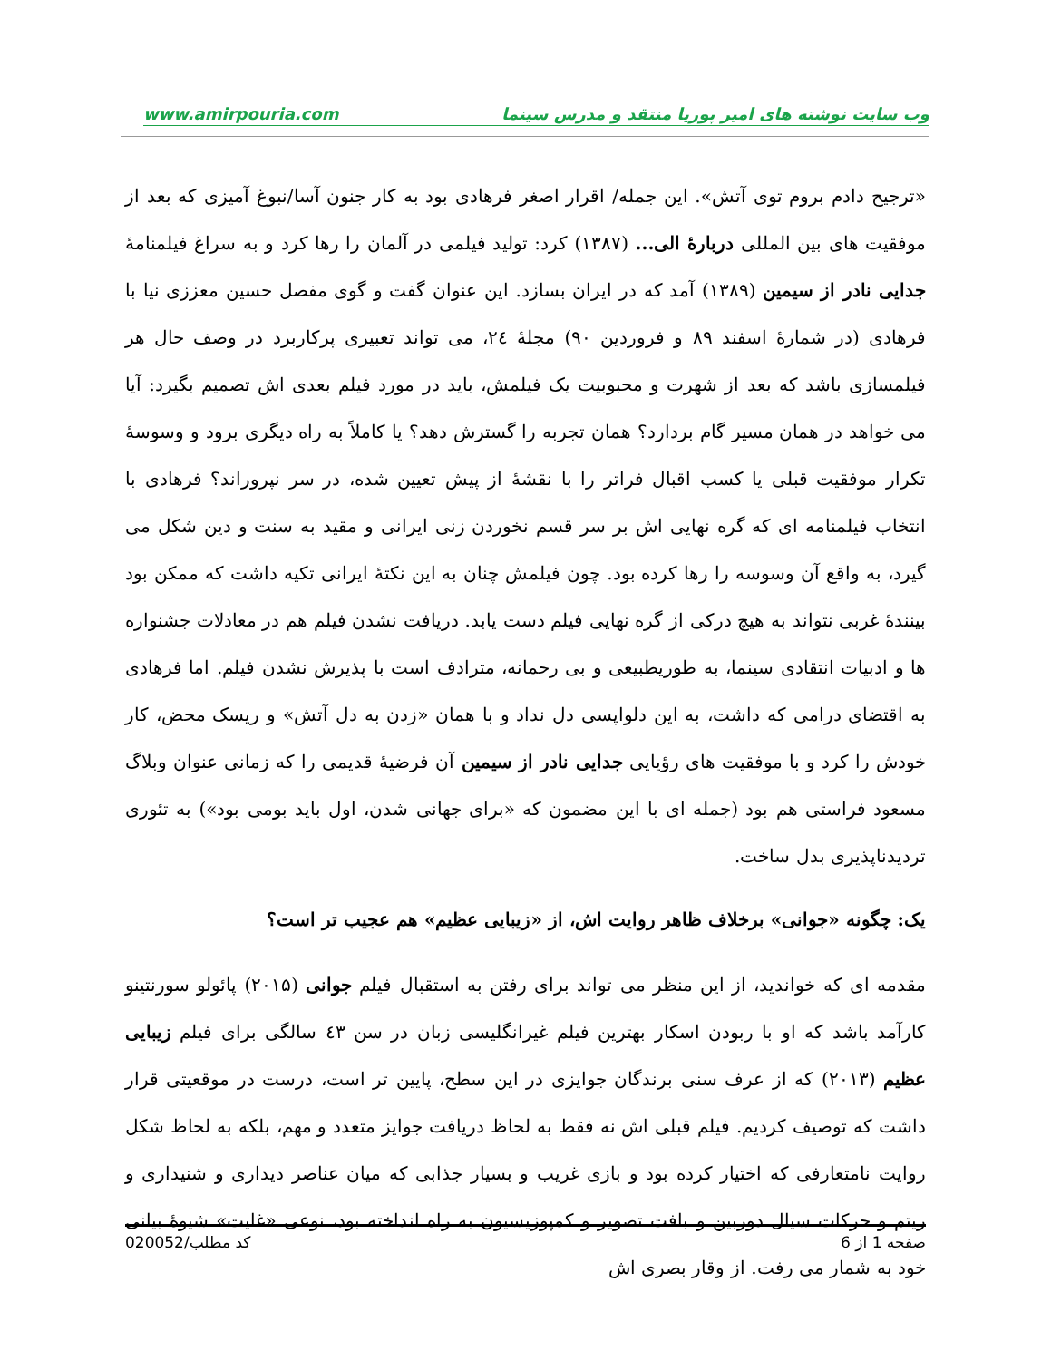www.amirpouria.com وب سایت نوشته های امیر پوریا منتقد و مدرس سینما
«ترجیح دادم بروم توی آتش». این جمله/ اقرار اصغر فرهادی بود به کار جنون آسا/نبوغ آمیزی که بعد از موفقیت های بین المللی دربارۀ الی... (۱۳۸۷) کرد: تولید فیلمی در آلمان را رها کرد و به سراغ فیلمنامۀ جدایی نادر از سیمین (۱۳۸۹) آمد که در ایران بسازد. این عنوان گفت و گوی مفصل حسین معززی نیا با فرهادی (در شمارۀ اسفند ۸۹ و فروردین ۹۰) مجلۀ ۲٤، می تواند تعبیری پرکاربرد در وصف حال هر فیلمسازی باشد که بعد از شهرت و محبوبیت یک فیلمش، باید در مورد فیلم بعدی اش تصمیم بگیرد: آیا می خواهد در همان مسیر گام بردارد؟ همان تجربه را گسترش دهد؟ یا کاملاً به راه دیگری برود و وسوسۀ تکرار موفقیت قبلی یا کسب اقبال فراتر را با نقشۀ از پیش تعیین شده، در سر نپروراند؟ فرهادی با انتخاب فیلمنامه ای که گره نهایی اش بر سر قسم نخوردن زنی ایرانی و مقید به سنت و دین شکل می گیرد، به واقع آن وسوسه را رها کرده بود. چون فیلمش چنان به این نکتۀ ایرانی تکیه داشت که ممکن بود بینندۀ غربی نتواند به هیچ درکی از گره نهایی فیلم دست یابد. دریافت نشدن فیلم هم در معادلات جشنواره ها و ادبیات انتقادی سینما، به طوریطبیعی و بی رحمانه، مترادف است با پذیرش نشدن فیلم. اما فرهادی به اقتضای درامی که داشت، به این دلواپسی دل نداد و با همان «زدن به دل آتش» و ریسک محض، کار خودش را کرد و با موفقیت های رؤیایی جدایی نادر از سیمین آن فرضیۀ قدیمی را که زمانی عنوان وبلاگ مسعود فراستی هم بود (جمله ای با این مضمون که «برای جهانی شدن، اول باید بومی بود») به تئوری تردیدناپذیری بدل ساخت.
یک: چگونه «جوانی» برخلاف ظاهر روایت اش، از «زیبایی عظیم» هم عجیب تر است؟
مقدمه ای که خواندید، از این منظر می تواند برای رفتن به استقبال فیلم جوانی (۲۰۱۵) پائولو سورنتینو کارآمد باشد که او با ربودن اسکار بهترین فیلم غیرانگلیسی زبان در سن ٤۳ سالگی برای فیلم زیبایی عظیم (۲۰۱۳) که از عرف سنی برندگان جوایزی در این سطح، پایین تر است، درست در موقعیتی قرار داشت که توصیف کردیم. فیلم قبلی اش نه فقط به لحاظ دریافت جوایز متعدد و مهم، بلکه به لحاظ شکل روایت نامتعارفی که اختیار کرده بود و بازی غریب و بسیار جذابی که میان عناصر دیداری و شنیداری و ریتم و حرکات سیال دوربین و بافت تصویر و کمپوزیسیون به راه انداخته بود، نوعی «غایت» شیوۀ بیانی خود به شمار می رفت. از وقار بصری اش
صفحه 1 از 6 کد مطلب/020052